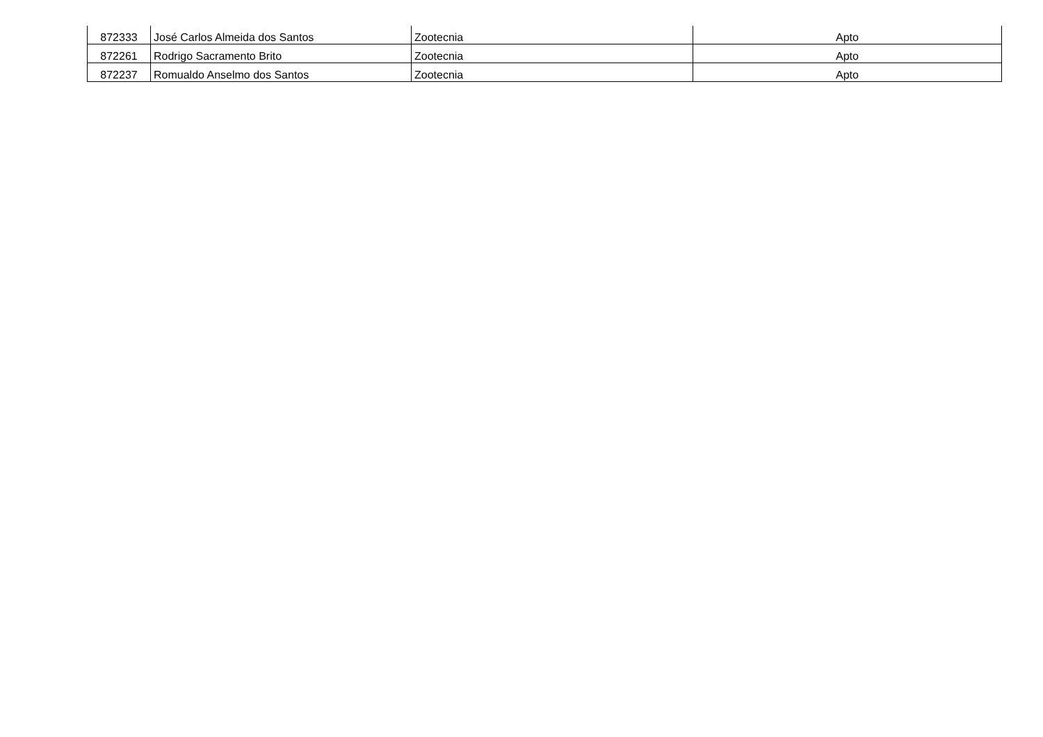| 872333 | José Carlos Almeida dos Santos | Zootecnia | Apto |
| 872261 | Rodrigo Sacramento Brito | Zootecnia | Apto |
| 872237 | Romualdo Anselmo dos Santos | Zootecnia | Apto |